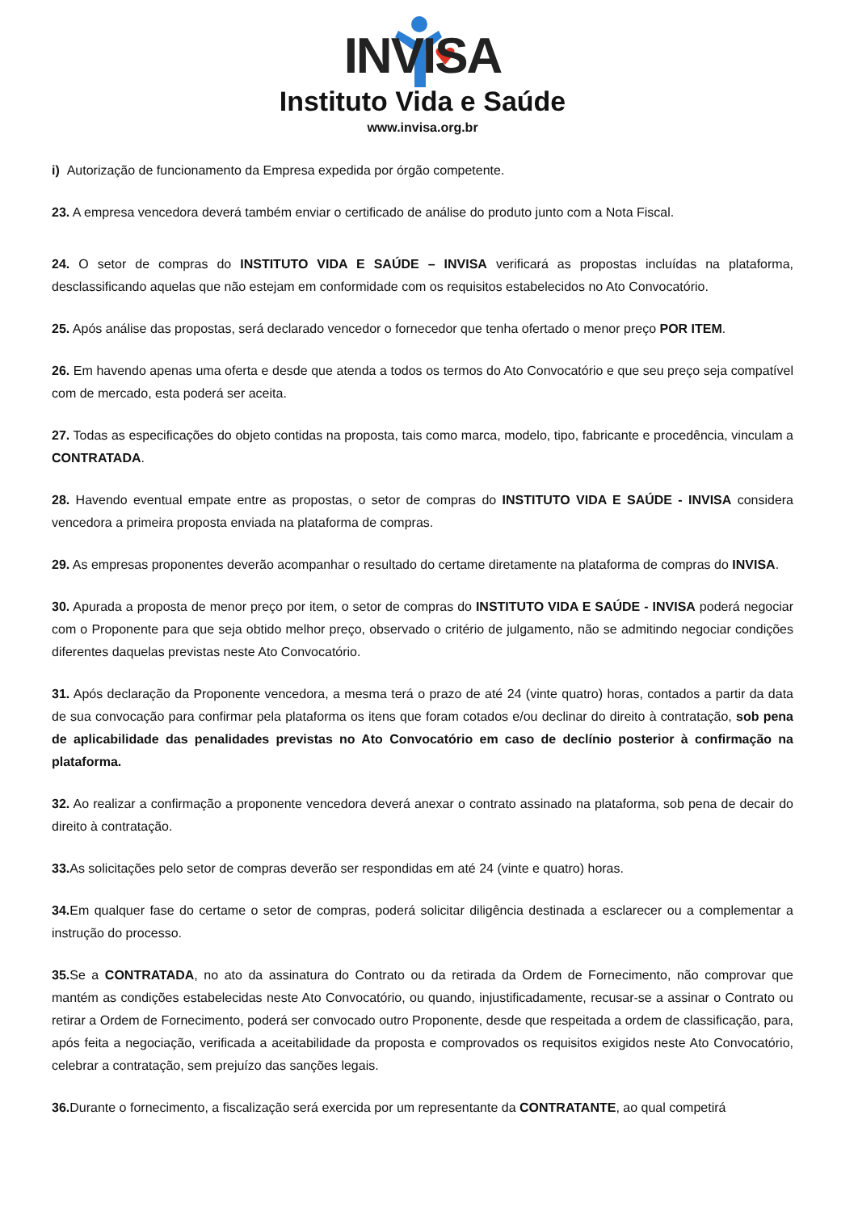INVISA
Instituto Vida e Saúde
www.invisa.org.br
i) Autorização de funcionamento da Empresa expedida por órgão competente.
23. A empresa vencedora deverá também enviar o certificado de análise do produto junto com a Nota Fiscal.
24. O setor de compras do INSTITUTO VIDA E SAÚDE – INVISA verificará as propostas incluídas na plataforma, desclassificando aquelas que não estejam em conformidade com os requisitos estabelecidos no Ato Convocatório.
25. Após análise das propostas, será declarado vencedor o fornecedor que tenha ofertado o menor preço POR ITEM.
26. Em havendo apenas uma oferta e desde que atenda a todos os termos do Ato Convocatório e que seu preço seja compatível com de mercado, esta poderá ser aceita.
27. Todas as especificações do objeto contidas na proposta, tais como marca, modelo, tipo, fabricante e procedência, vinculam a CONTRATADA.
28. Havendo eventual empate entre as propostas, o setor de compras do INSTITUTO VIDA E SAÚDE - INVISA considera vencedora a primeira proposta enviada na plataforma de compras.
29. As empresas proponentes deverão acompanhar o resultado do certame diretamente na plataforma de compras do INVISA.
30. Apurada a proposta de menor preço por item, o setor de compras do INSTITUTO VIDA E SAÚDE - INVISA poderá negociar com o Proponente para que seja obtido melhor preço, observado o critério de julgamento, não se admitindo negociar condições diferentes daquelas previstas neste Ato Convocatório.
31. Após declaração da Proponente vencedora, a mesma terá o prazo de até 24 (vinte quatro) horas, contados a partir da data de sua convocação para confirmar pela plataforma os itens que foram cotados e/ou declinar do direito à contratação, sob pena de aplicabilidade das penalidades previstas no Ato Convocatório em caso de declínio posterior à confirmação na plataforma.
32. Ao realizar a confirmação a proponente vencedora deverá anexar o contrato assinado na plataforma, sob pena de decair do direito à contratação.
33. As solicitações pelo setor de compras deverão ser respondidas em até 24 (vinte e quatro) horas.
34. Em qualquer fase do certame o setor de compras, poderá solicitar diligência destinada a esclarecer ou a complementar a instrução do processo.
35. Se a CONTRATADA, no ato da assinatura do Contrato ou da retirada da Ordem de Fornecimento, não comprovar que mantém as condições estabelecidas neste Ato Convocatório, ou quando, injustificadamente, recusar-se a assinar o Contrato ou retirar a Ordem de Fornecimento, poderá ser convocado outro Proponente, desde que respeitada a ordem de classificação, para, após feita a negociação, verificada a aceitabilidade da proposta e comprovados os requisitos exigidos neste Ato Convocatório, celebrar a contratação, sem prejuízo das sanções legais.
36. Durante o fornecimento, a fiscalização será exercida por um representante da CONTRATANTE, ao qual competirá